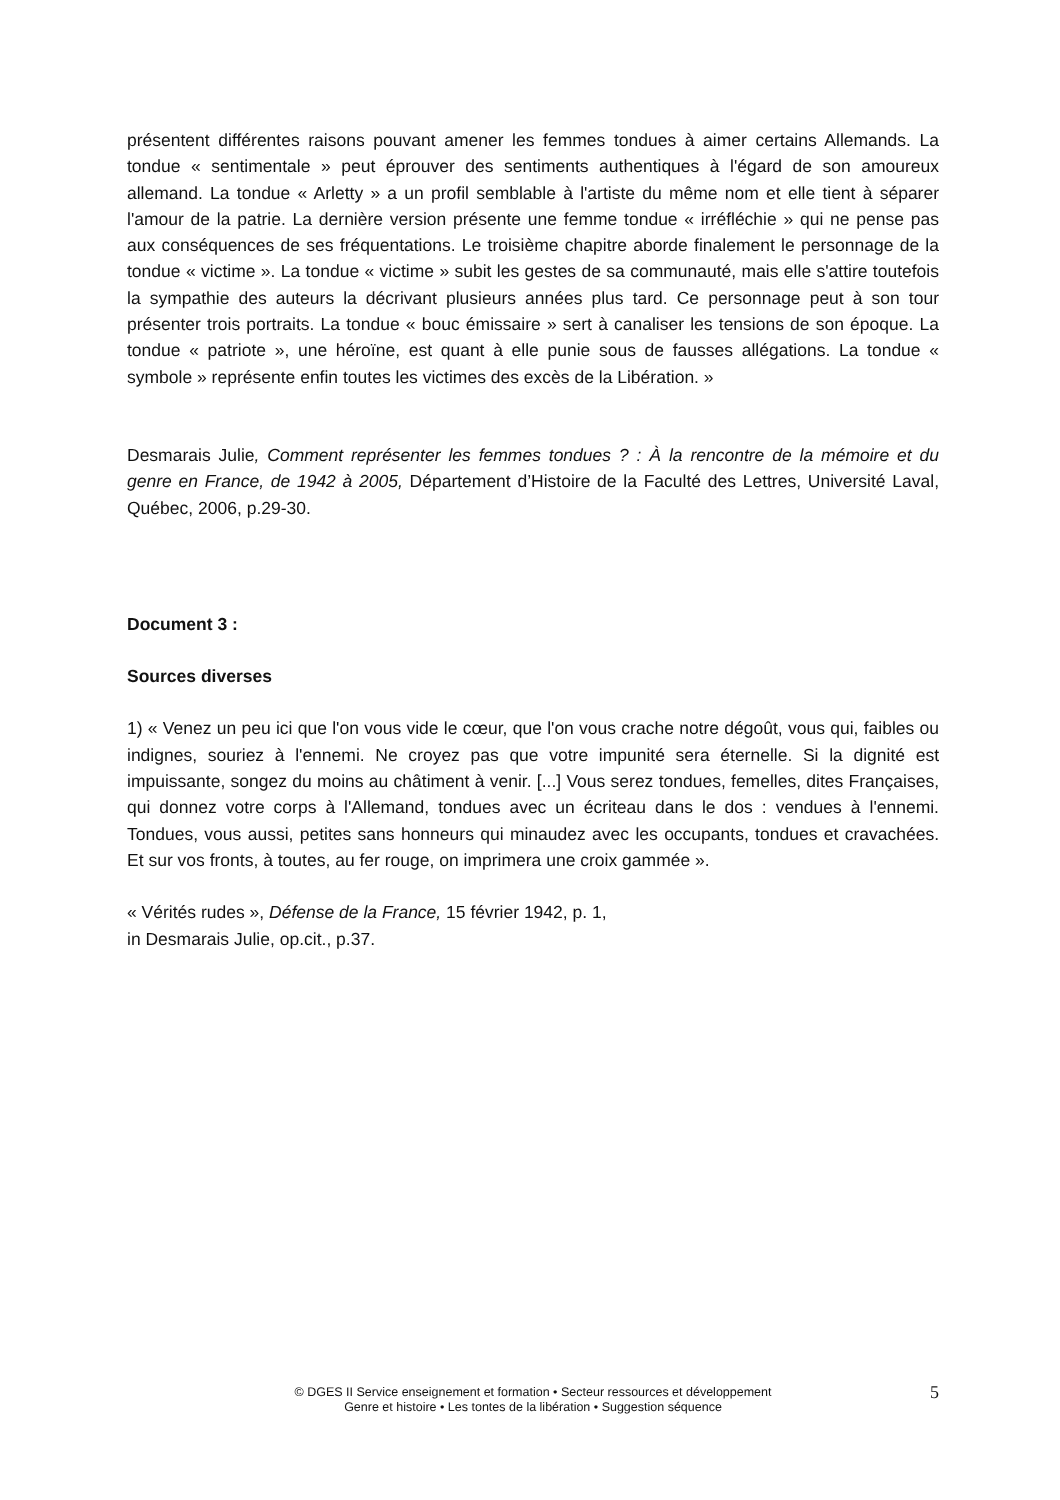présentent différentes raisons pouvant amener les femmes tondues à aimer certains Allemands. La tondue « sentimentale » peut éprouver des sentiments authentiques à l'égard de son amoureux allemand. La tondue « Arletty » a un profil semblable à l'artiste du même nom et elle tient à séparer l'amour de la patrie. La dernière version présente une femme tondue « irréfléchie » qui ne pense pas aux conséquences de ses fréquentations. Le troisième chapitre aborde finalement le personnage de la tondue « victime ». La tondue « victime » subit les gestes de sa communauté, mais elle s'attire toutefois la sympathie des auteurs la décrivant plusieurs années plus tard. Ce personnage peut à son tour présenter trois portraits. La tondue « bouc émissaire » sert à canaliser les tensions de son époque. La tondue « patriote », une héroïne, est quant à elle punie sous de fausses allégations. La tondue « symbole » représente enfin toutes les victimes des excès de la Libération. »
Desmarais Julie, Comment représenter les femmes tondues ? : À la rencontre de la mémoire et du genre en France, de 1942 à 2005, Département d’Histoire de la Faculté des Lettres, Université Laval, Québec, 2006, p.29-30.
Document 3 :
Sources diverses
1) « Venez un peu ici que l'on vous vide le cœur, que l'on vous crache notre dégoût, vous qui, faibles ou indignes, souriez à l'ennemi. Ne croyez pas que votre impunité sera éternelle. Si la dignité est impuissante, songez du moins au châtiment à venir. [...] Vous serez tondues, femelles, dites Françaises, qui donnez votre corps à l'Allemand, tondues avec un écriteau dans le dos : vendues à l'ennemi. Tondues, vous aussi, petites sans honneurs qui minaudez avec les occupants, tondues et cravachées. Et sur vos fronts, à toutes, au fer rouge, on imprimera une croix gammée ».
« Vérités rudes », Défense de la France, 15 février 1942, p. 1,
in Desmarais Julie, op.cit., p.37.
© DGES II Service enseignement et formation • Secteur ressources et développement
Genre et histoire • Les tontes de la libération • Suggestion séquence
5